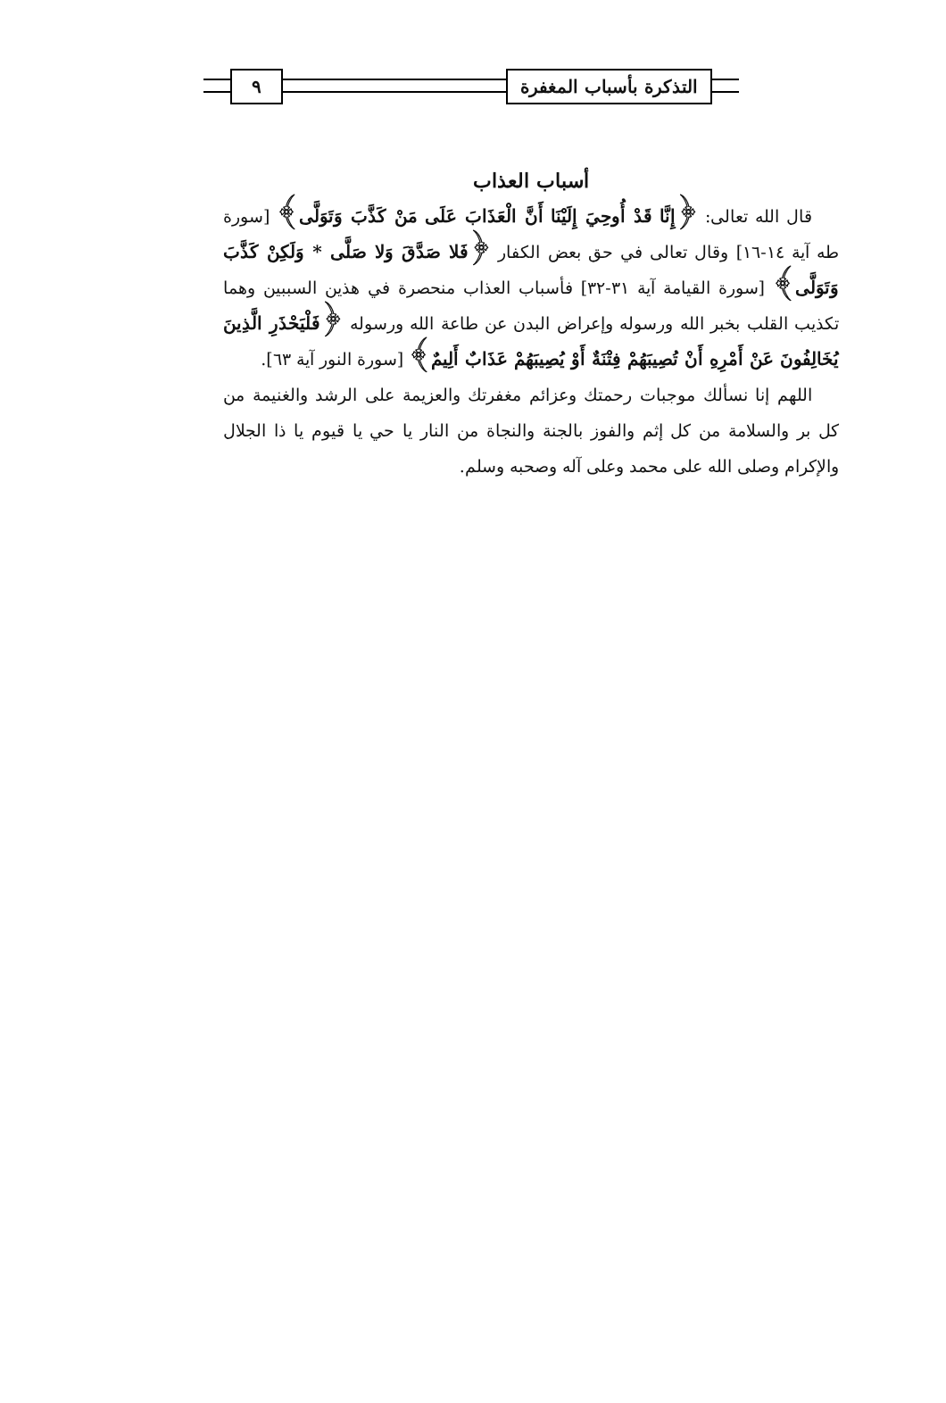التذكرة بأسباب المغفرة ٩
أسباب العذاب
قال الله تعالى: ﴿إِنَّا قَدْ أُوحِيَ إِلَيْنَا أَنَّ الْعَذَابَ عَلَى مَنْ كَذَّبَ وَتَوَلَّى﴾ [سورة طه آية ١٤-١٦] وقال تعالى في حق بعض الكفار ﴿فَلا صَدَّقَ وَلا صَلَّى * وَلَكِنْ كَذَّبَ وَتَوَلَّى﴾ [سورة القيامة آية ٣١-٣٢] فأسباب العذاب منحصرة في هذين السببين وهما تكذيب القلب بخبر الله ورسوله وإعراض البدن عن طاعة الله ورسوله ﴿فَلْيَحْذَرِ الَّذِينَ يُخَالِفُونَ عَنْ أَمْرِهِ أَنْ تُصِيبَهُمْ فِتْنَةٌ أَوْ يُصِيبَهُمْ عَذَابٌ أَلِيمٌ﴾ [سورة النور آية ٦٣].
اللهم إنا نسألك موجبات رحمتك وعزائم مغفرتك والعزيمة على الرشد والغنيمة من كل بر والسلامة من كل إثم والفوز بالجنة والنجاة من النار يا حي يا قيوم يا ذا الجلال والإكرام وصلى الله على محمد وعلى آله وصحبه وسلم.